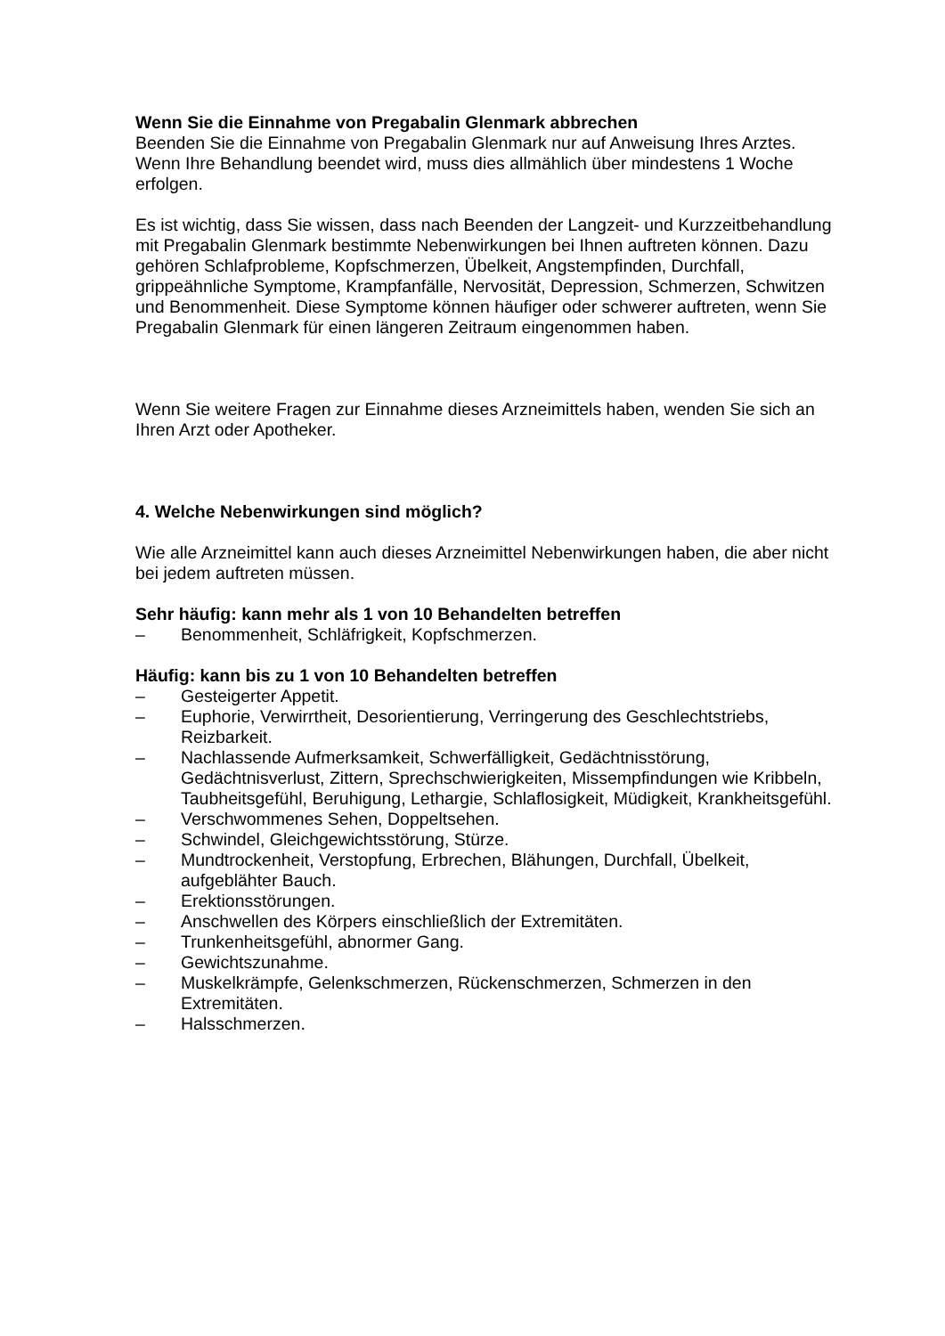Wenn Sie die Einnahme von Pregabalin Glenmark abbrechen
Beenden Sie die Einnahme von Pregabalin Glenmark nur auf Anweisung Ihres Arztes. Wenn Ihre Behandlung beendet wird, muss dies allmählich über mindestens 1 Woche erfolgen.
Es ist wichtig, dass Sie wissen, dass nach Beenden der Langzeit- und Kurzzeitbehandlung mit Pregabalin Glenmark bestimmte Nebenwirkungen bei Ihnen auftreten können. Dazu gehören Schlafprobleme, Kopfschmerzen, Übelkeit, Angstempfinden, Durchfall, grippeähnliche Symptome, Krampfanfälle, Nervosität, Depression, Schmerzen, Schwitzen und Benommenheit. Diese Symptome können häufiger oder schwerer auftreten, wenn Sie Pregabalin Glenmark für einen längeren Zeitraum eingenommen haben.
Wenn Sie weitere Fragen zur Einnahme dieses Arzneimittels haben, wenden Sie sich an Ihren Arzt oder Apotheker.
4. Welche Nebenwirkungen sind möglich?
Wie alle Arzneimittel kann auch dieses Arzneimittel Nebenwirkungen haben, die aber nicht bei jedem auftreten müssen.
Sehr häufig: kann mehr als 1 von 10 Behandelten betreffen
– Benommenheit, Schläfrigkeit, Kopfschmerzen.
Häufig: kann bis zu 1 von 10 Behandelten betreffen
– Gesteigerter Appetit.
– Euphorie, Verwirrtheit, Desorientierung, Verringerung des Geschlechtstriebs, Reizbarkeit.
– Nachlassende Aufmerksamkeit, Schwerfälligkeit, Gedächtnisstörung, Gedächtnisverlust, Zittern, Sprechschwierigkeiten, Missempfindungen wie Kribbeln, Taubheitsgefühl, Beruhigung, Lethargie, Schlaflosigkeit, Müdigkeit, Krankheitsgefühl.
– Verschwommenes Sehen, Doppeltsehen.
– Schwindel, Gleichgewichtsstörung, Stürze.
– Mundtrockenheit, Verstopfung, Erbrechen, Blähungen, Durchfall, Übelkeit, aufgeblähter Bauch.
– Erektionsstörungen.
– Anschwellen des Körpers einschließlich der Extremitäten.
– Trunkenheitsgefühl, abnormer Gang.
– Gewichtszunahme.
– Muskelkrämpfe, Gelenkschmerzen, Rückenschmerzen, Schmerzen in den Extremitäten.
– Halsschmerzen.